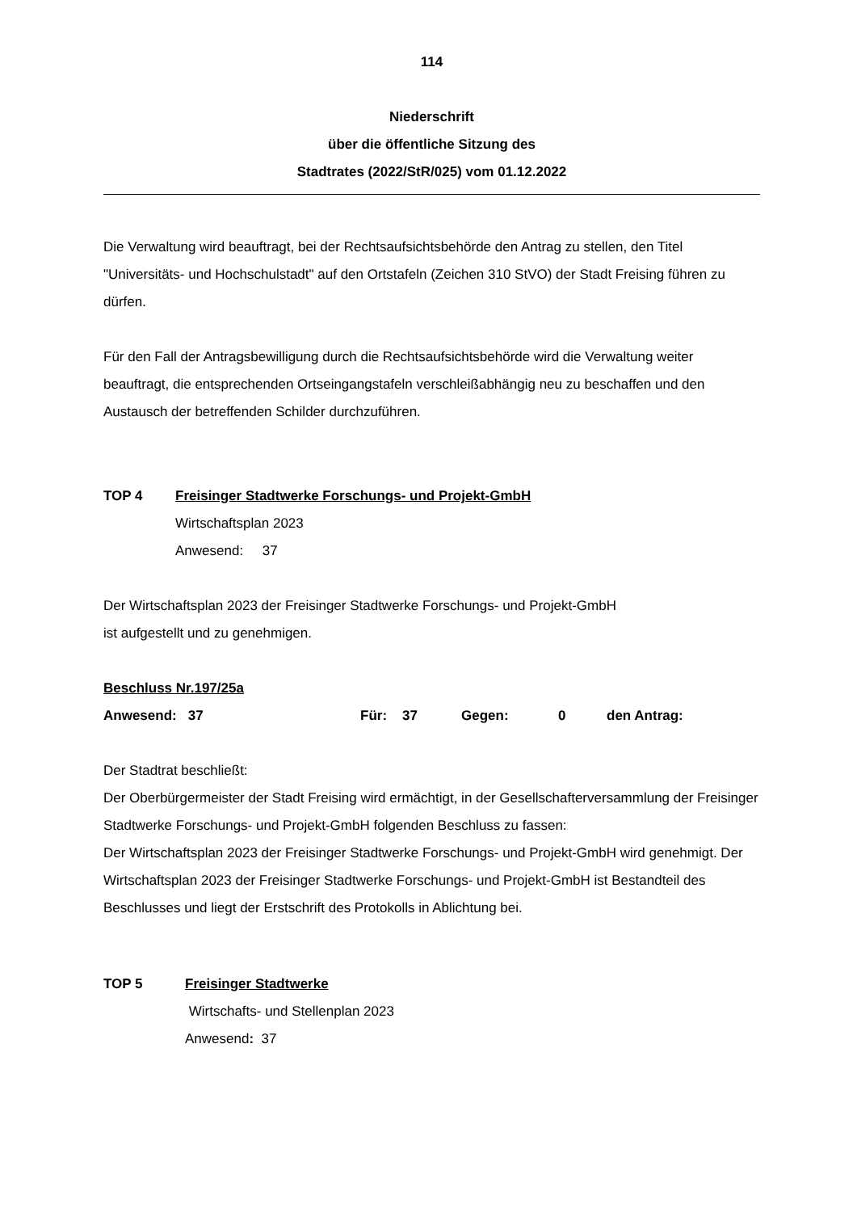114
Niederschrift
über die öffentliche Sitzung des
Stadtrates (2022/StR/025) vom 01.12.2022
Die Verwaltung wird beauftragt, bei der Rechtsaufsichtsbehörde den Antrag zu stellen, den Titel "Universitäts- und Hochschulstadt" auf den Ortstafeln (Zeichen 310 StVO) der Stadt Freising führen zu dürfen.
Für den Fall der Antragsbewilligung durch die Rechtsaufsichtsbehörde wird die Verwaltung weiter beauftragt, die entsprechenden Ortseingangstafeln verschleißabhängig neu zu beschaffen und den Austausch der betreffenden Schilder durchzuführen.
TOP 4 Freisinger Stadtwerke Forschungs- und Projekt-GmbH
Wirtschaftsplan 2023
Anwesend: 37
Der Wirtschaftsplan 2023 der Freisinger Stadtwerke Forschungs- und Projekt-GmbH
ist aufgestellt und zu genehmigen.
Beschluss Nr.197/25a
Anwesend: 37 Für: 37 Gegen: 0 den Antrag:
Der Stadtrat beschließt:
Der Oberbürgermeister der Stadt Freising wird ermächtigt, in der Gesellschafterversammlung der Freisinger Stadtwerke Forschungs- und Projekt-GmbH folgenden Beschluss zu fassen:
Der Wirtschaftsplan 2023 der Freisinger Stadtwerke Forschungs- und Projekt-GmbH wird genehmigt. Der Wirtschaftsplan 2023 der Freisinger Stadtwerke Forschungs- und Projekt-GmbH ist Bestandteil des Beschlusses und liegt der Erstschrift des Protokolls in Ablichtung bei.
TOP 5 Freisinger Stadtwerke
Wirtschafts- und Stellenplan 2023
Anwesend: 37